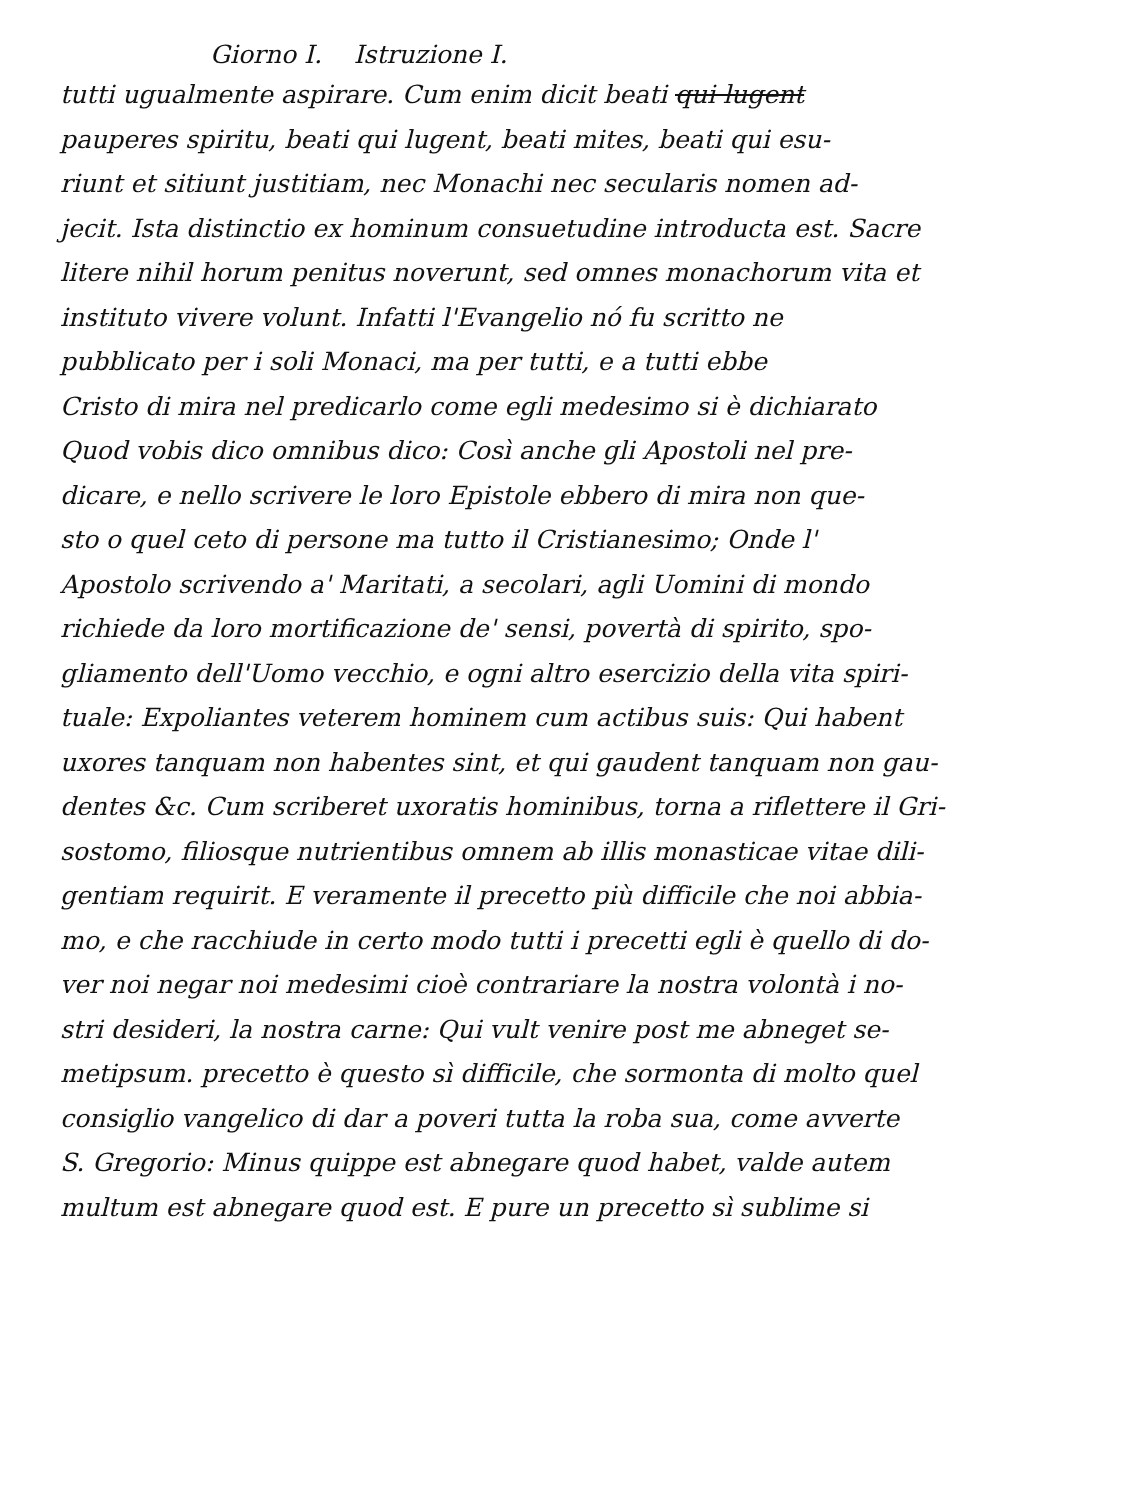Giorno I. Istruzione I.
tutti ugualmente aspirare. Cum enim dicit beati qui lugent
pauperes spiritu, beati qui lugent, beati mites, beati qui esu-
riunt et sitiunt justitiam, nec Monachi nec secularis nomen ad-
jecit. Ista distinctio ex hominum consuetudine introducta est. Sacre
litere nihil horum penitus noverunt, sed omnes monachorum vita et
instituto vivere volunt. Infatti l'Evangelio nó fu scritto ne
pubblicato per i soli Monaci, ma per tutti, e a tutti ebbe
Cristo di mira nel predicarlo come egli medesimo si è dichiarato
Quod vobis dico omnibus dico: Così anche gli Apostoli nel pre-
dicare, e nello scrivere le loro Epistole ebbero di mira non que-
sto o quel ceto di persone ma tutto il Cristianesimo; Onde l'
Apostolo scrivendo a' Maritati, a secolari, agli Uomini di mondo
richiede da loro mortificazione de' sensi, povertà di spirito, spo-
gliamento dell'Uomo vecchio, e ogni altro esercizio della vita spiri-
tuale: Expoliantes veterem hominem cum actibus suis: Qui habent
uxores tanquam non habentes sint, et qui gaudent tanquam non gau-
dentes &c. Cum scriberet uxoratis hominibus, torna a riflettere il Gri-
sostomo, filiosque nutrientibus omnem ab illis monasticae vitae dili-
gentiam requirit. E veramente il precetto più difficile che noi abbia-
mo, e che racchiude in certo modo tutti i precetti egli è quello di do-
ver noi negar noi medesimi cioè contrariare la nostra volontà i no-
stri desideri, la nostra carne: Qui vult venire post me abneget se-
metipsum. precetto è questo sì difficile, che sormonta di molto quel
consiglio vangelico di dar a poveri tutta la roba sua, come avverte
S. Gregorio: Minus quippe est abnegare quod habet, valde autem
multum est abnegare quod est. E pure un precetto sì sublime si